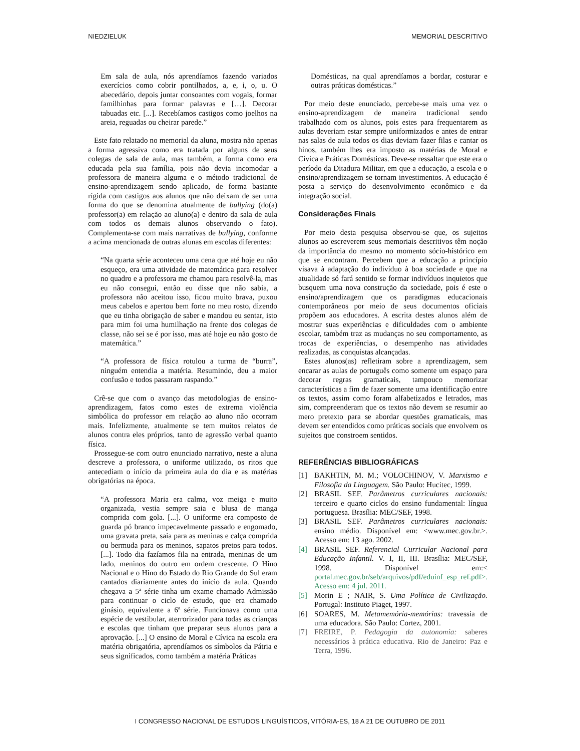NIEDZIELUK MEMORIAL DESCRITIVO
Em sala de aula, nós aprendíamos fazendo variados exercícios como cobrir pontilhados, a, e, i, o, u. O abecedário, depois juntar consoantes com vogais, formar familhinhas para formar palavras e […]. Decorar tabuadas etc. [...]. Recebíamos castigos como joelhos na areia, reguadas ou cheirar parede.”
Este fato relatado no memorial da aluna, mostra não apenas a forma agressiva como era tratada por alguns de seus colegas de sala de aula, mas também, a forma como era educada pela sua família, pois não devia incomodar a professora de maneira alguma e o método tradicional de ensino-aprendizagem sendo aplicado, de forma bastante rígida com castigos aos alunos que não deixam de ser uma forma do que se denomina atualmente de bullying (do(a) professor(a) em relação ao aluno(a) e dentro da sala de aula com todos os demais alunos observando o fato). Complementa-se com mais narrativas de bullying, conforme a acima mencionada de outras alunas em escolas diferentes:
“Na quarta série aconteceu uma cena que até hoje eu não esqueço, era uma atividade de matemática para resolver no quadro e a professora me chamou para resolvê-la, mas eu não consegui, então eu disse que não sabia, a professora não aceitou isso, ficou muito brava, puxou meus cabelos e apertou bem forte no meu rosto, dizendo que eu tinha obrigação de saber e mandou eu sentar, isto para mim foi uma humilhação na frente dos colegas de classe, não sei se é por isso, mas até hoje eu não gosto de matemática.”
“A professora de física rotulou a turma de “burra”, ninguém entendia a matéria. Resumindo, deu a maior confusão e todos passaram raspando.”
Crê-se que com o avanço das metodologias de ensino-aprendizagem, fatos como estes de extrema violência simbólica do professor em relação ao aluno não ocorram mais. Infelizmente, atualmente se tem muitos relatos de alunos contra eles próprios, tanto de agressão verbal quanto física.
Prossegue-se com outro enunciado narrativo, neste a aluna descreve a professora, o uniforme utilizado, os ritos que antecediam o início da primeira aula do dia e as matérias obrigatórias na época.
“A professora Maria era calma, voz meiga e muito organizada, vestia sempre saia e blusa de manga comprida com gola. [...]. O uniforme era composto de guarda pó branco impecavelmente passado e engomado, uma gravata preta, saia para as meninas e calça comprida ou bermuda para os meninos, sapatos pretos para todos. [...]. Todo dia fazíamos fila na entrada, meninas de um lado, meninos do outro em ordem crescente. O Hino Nacional e o Hino do Estado do Rio Grande do Sul eram cantados diariamente antes do início da aula. Quando chegava a 5ª série tinha um exame chamado Admissão para continuar o ciclo de estudo, que era chamado ginásio, equivalente a 6ª série. Funcionava como uma espécie de vestibular, aterrorizador para todas as crianças e escolas que tinham que preparar seus alunos para a aprovação. [...] O ensino de Moral e Cívica na escola era matéria obrigatória, aprendíamos os símbolos da Pátria e seus significados, como também a matéria Práticas
Domésticas, na qual aprendíamos a bordar, costurar e outras práticas domésticas.”
Por meio deste enunciado, percebe-se mais uma vez o ensino-aprendizagem de maneira tradicional sendo trabalhado com os alunos, pois estes para frequentarem as aulas deveriam estar sempre uniformizados e antes de entrar nas salas de aula todos os dias deviam fazer filas e cantar os hinos, também lhes era imposto as matérias de Moral e Cívica e Práticas Domésticas. Deve-se ressaltar que este era o período da Ditadura Militar, em que a educação, a escola e o ensino/aprendizagem se tornam investimentos. A educação é posta a serviço do desenvolvimento econômico e da integração social.
Considerações Finais
Por meio desta pesquisa observou-se que, os sujeitos alunos ao escreverem seus memoriais descritivos têm noção da importância do mesmo no momento sócio-histórico em que se encontram. Percebem que a educação a princípio visava à adaptação do indivíduo à boa sociedade e que na atualidade só fará sentido se formar indivíduos inquietos que busquem uma nova construção da sociedade, pois é este o ensino/aprendizagem que os paradigmas educacionais contemporâneos por meio de seus documentos oficiais propõem aos educadores. A escrita destes alunos além de mostrar suas experiências e dificuldades com o ambiente escolar, também traz as mudanças no seu comportamento, as trocas de experiências, o desempenho nas atividades realizadas, as conquistas alcançadas.
Estes alunos(as) refletiram sobre a aprendizagem, sem encarar as aulas de português como somente um espaço para decorar regras gramaticais, tampouco memorizar características a fim de fazer somente uma identificação entre os textos, assim como foram alfabetizados e letrados, mas sim, compreenderam que os textos não devem se resumir ao mero pretexto para se abordar questões gramaticais, mas devem ser entendidos como práticas sociais que envolvem os sujeitos que constroem sentidos.
REFERÊNCIAS BIBLIOGRÁFICAS
[1] BAKHTIN, M. M.; VOLOCHINOV, V. Marxismo e Filosofia da Linguagem. São Paulo: Hucitec, 1999.
[2] BRASIL SEF. Parâmetros curriculares nacionais: terceiro e quarto ciclos do ensino fundamental: língua portuguesa. Brasília: MEC/SEF, 1998.
[3] BRASIL SEF. Parâmetros curriculares nacionais: ensino médio. Disponível em: <www.mec.gov.br.>. Acesso em: 13 ago. 2002.
[4] BRASIL SEF. Referencial Curricular Nacional para Educação Infantil. V. I, II, III. Brasília: MEC/SEF, 1998. Disponível em:< portal.mec.gov.br/seb/arquivos/pdf/eduinf_esp_ref.pdf>. Acesso em: 4 jul. 2011.
[5] Morin E ; NAIR, S. Uma Política de Civilização. Portugal: Instituto Piaget, 1997.
[6] SOARES, M. Metamemória-memórias: travessia de uma educadora. São Paulo: Cortez, 2001.
[7] FREIRE, P. Pedagogia da autonomia: saberes necessários à prática educativa. Rio de Janeiro: Paz e Terra, 1996.
I CONGRESSO NACIONAL DE ESTUDOS LINGUÍSTICOS, VITÓRIA-ES, 18 A 21 DE OUTUBRO DE 2011